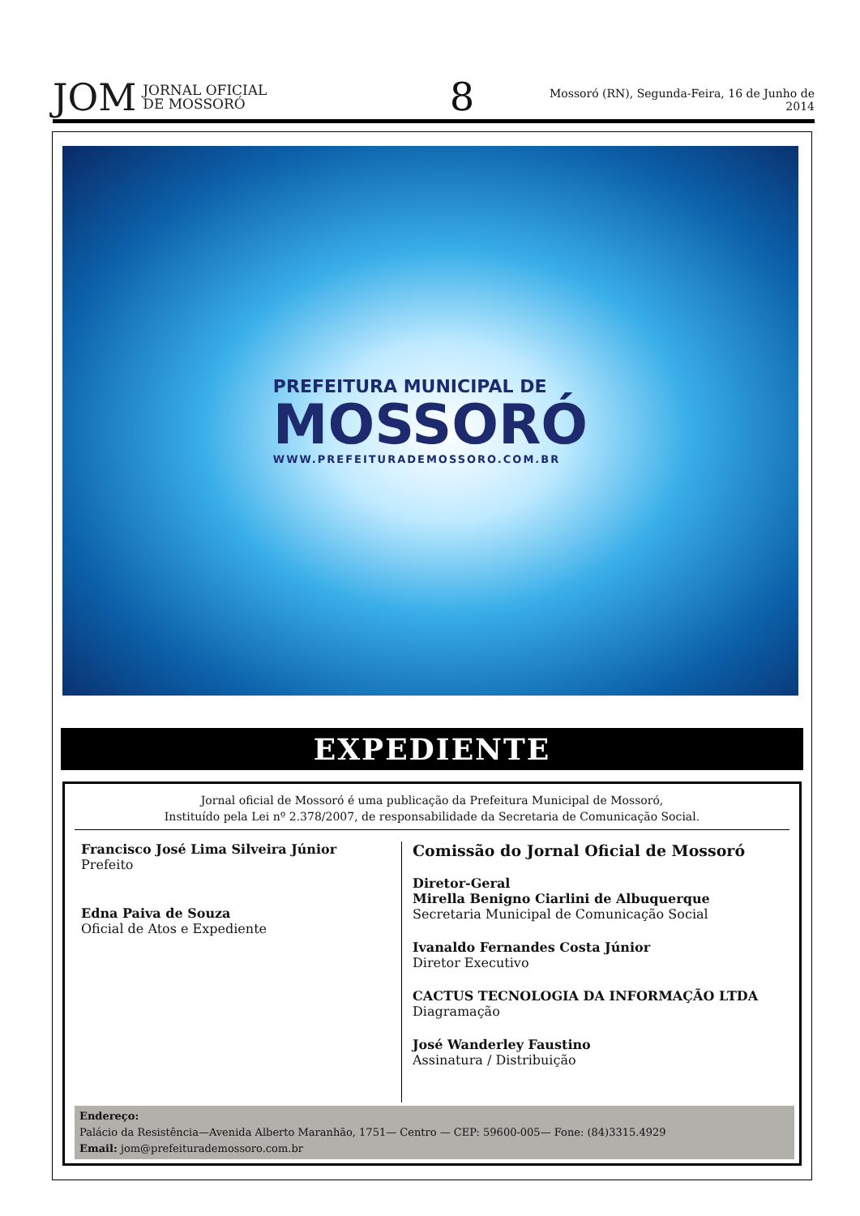JOM JORNAL OFICIAL
DE MOSSORÓ
8
Mossoró (RN), Segunda-Feira, 16 de Junho de 2014
PREFEITURA MUNICIPAL DE
MOSSORÓ
WWW.PREFEITURADEMOSSORO.COM.BR
EXPEDIENTE
Jornal oficial de Mossoró é uma publicação da Prefeitura Municipal de Mossoró,
Instituído pela Lei nº 2.378/2007, de responsabilidade da Secretaria de Comunicação Social.
Francisco José Lima Silveira Júnior
Prefeito
Edna Paiva de Souza
Oficial de Atos e Expediente
Comissão do Jornal Oficial de Mossoró
Diretor-Geral
Mirella Benigno Ciarlini de Albuquerque
Secretaria Municipal de Comunicação Social
Ivanaldo Fernandes Costa Júnior
Diretor Executivo
CACTUS TECNOLOGIA DA INFORMAÇÃO LTDA
Diagramação
José Wanderley Faustino
Assinatura / Distribuição
Endereço:
Palácio da Resistência—Avenida Alberto Maranhão, 1751— Centro — CEP: 59600-005— Fone: (84)3315.4929
Email: jom@prefeiturademossoro.com.br